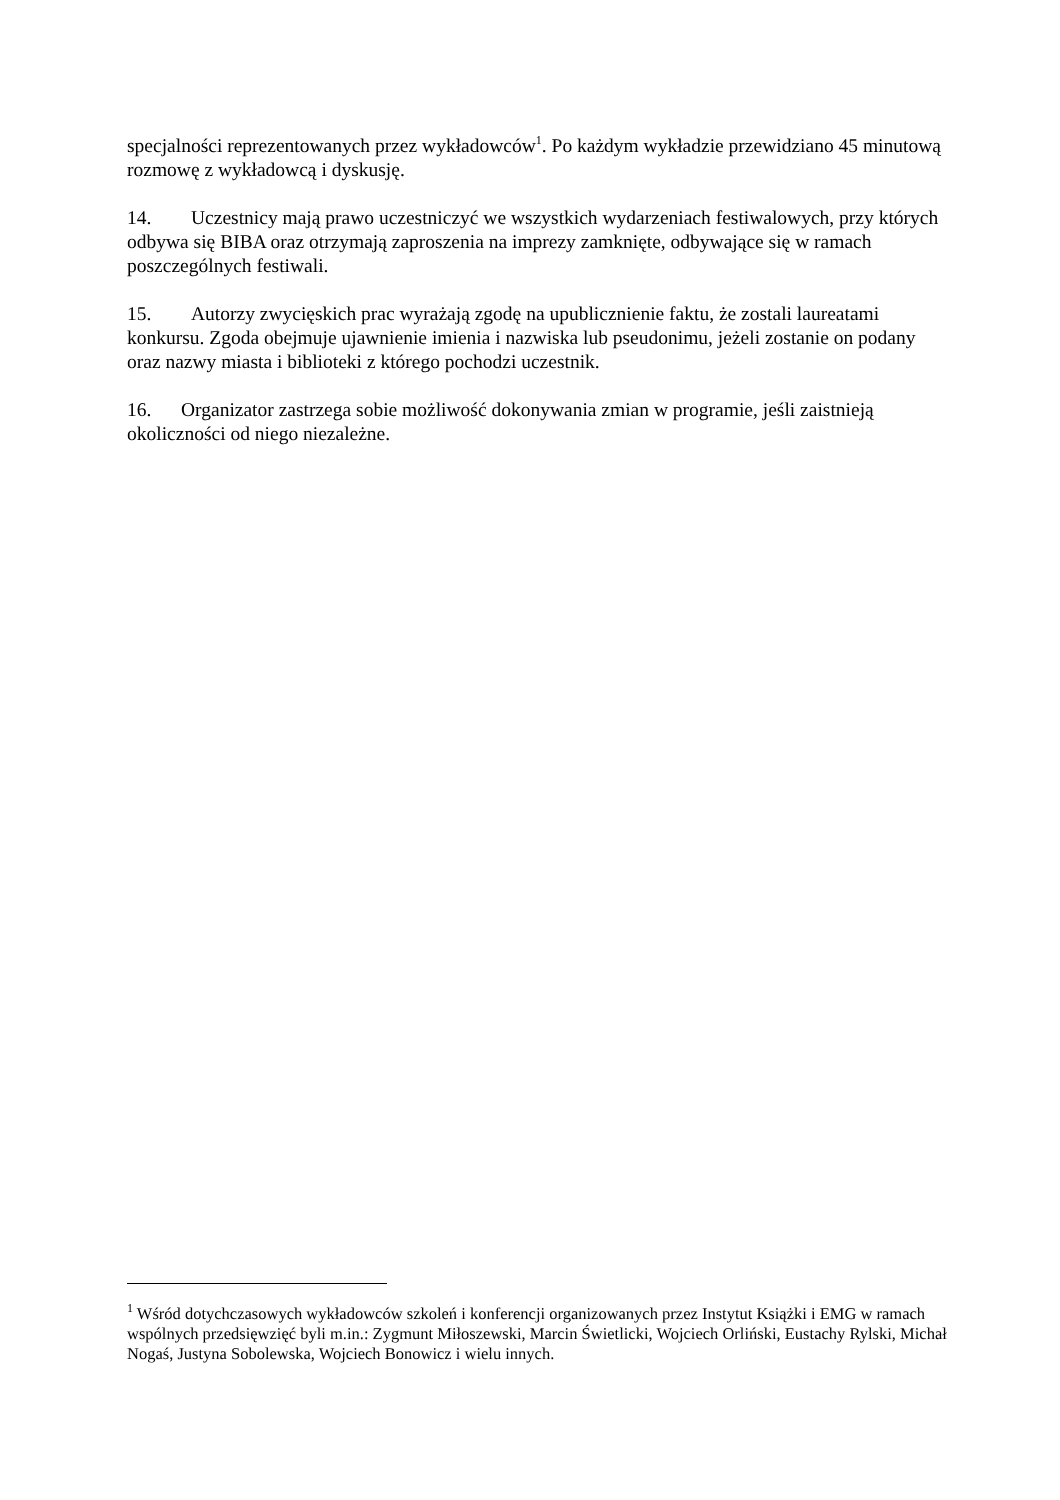specjalności reprezentowanych przez wykładowców<sup>1</sup>. Po każdym wykładzie przewidziano 45 minutową rozmowę z wykładowcą i dyskusję.
14. Uczestnicy mają prawo uczestniczyć we wszystkich wydarzeniach festiwalowych, przy których odbywa się BIBA oraz otrzymają zaproszenia na imprezy zamknięte, odbywające się w ramach poszczególnych festiwali.
15. Autorzy zwycięskich prac wyrażają zgodę na upublicznienie faktu, że zostali laureatami konkursu. Zgoda obejmuje ujawnienie imienia i nazwiska lub pseudonimu, jeżeli zostanie on podany oraz nazwy miasta i biblioteki z którego pochodzi uczestnik.
16. Organizator zastrzega sobie możliwość dokonywania zmian w programie, jeśli zaistnieją okoliczności od niego niezależne.
<sup>1</sup> Wśród dotychczasowych wykładowców szkoleń i konferencji organizowanych przez Instytut Książki i EMG w ramach wspólnych przedsięwzięć byli m.in.: Zygmunt Miłoszewski, Marcin Świetlicki, Wojciech Orliński, Eustachy Rylski, Michał Nogaś, Justyna Sobolewska, Wojciech Bonowicz i wielu innych.